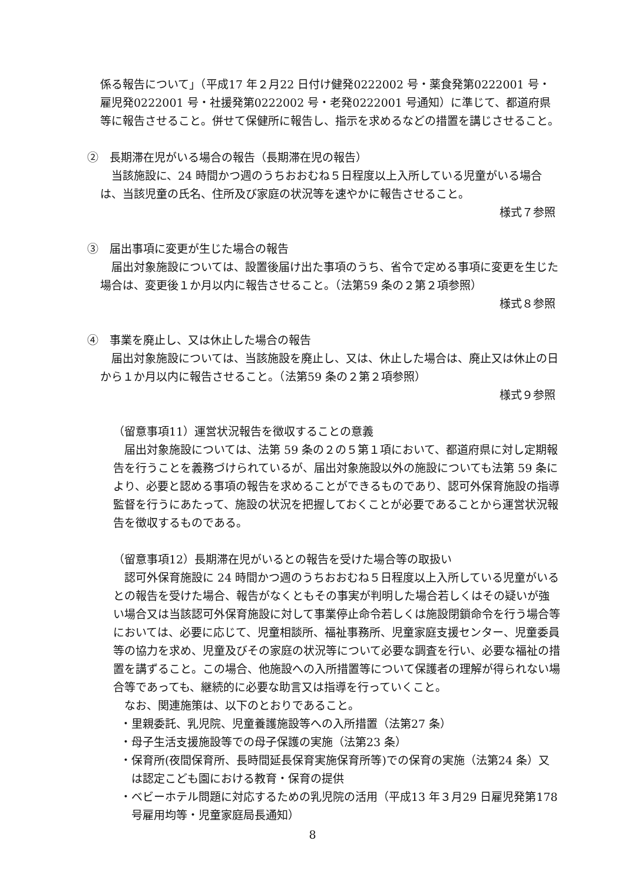係る報告について」（平成17 年２月22 日付け健発0222002 号・薬食発第0222001 号・雇児発0222001 号・社援発第0222002 号・老発0222001 号通知）に準じて、都道府県等に報告させること。併せて保健所に報告し、指示を求めるなどの措置を講じさせること。
②　長期滞在児がいる場合の報告（長期滞在児の報告）
当該施設に、24 時間かつ週のうちおおむね５日程度以上入所している児童がいる場合は、当該児童の氏名、住所及び家庭の状況等を速やかに報告させること。
様式７参照
③　届出事項に変更が生じた場合の報告
届出対象施設については、設置後届け出た事項のうち、省令で定める事項に変更を生じた場合は、変更後１か月以内に報告させること。（法第59 条の２第２項参照）
様式８参照
④　事業を廃止し、又は休止した場合の報告
届出対象施設については、当該施設を廃止し、又は、休止した場合は、廃止又は休止の日から１か月以内に報告させること。（法第59 条の２第２項参照）
様式９参照
（留意事項11）運営状況報告を徴収することの意義
届出対象施設については、法第 59 条の２の５第１項において、都道府県に対し定期報告を行うことを義務づけられているが、届出対象施設以外の施設についても法第 59 条により、必要と認める事項の報告を求めることができるものであり、認可外保育施設の指導監督を行うにあたって、施設の状況を把握しておくことが必要であることから運営状況報告を徴収するものである。
（留意事項12）長期滞在児がいるとの報告を受けた場合等の取扱い
認可外保育施設に 24 時間かつ週のうちおおむね５日程度以上入所している児童がいるとの報告を受けた場合、報告がなくともその事実が判明した場合若しくはその疑いが強い場合又は当該認可外保育施設に対して事業停止命令若しくは施設閉鎖命令を行う場合等においては、必要に応じて、児童相談所、福祉事務所、児童家庭支援センター、児童委員等の協力を求め、児童及びその家庭の状況等について必要な調査を行い、必要な福祉の措置を講ずること。この場合、他施設への入所措置等について保護者の理解が得られない場合等であっても、継続的に必要な助言又は指導を行っていくこと。
なお、関連施策は、以下のとおりであること。
・里親委託、乳児院、児童養護施設等への入所措置（法第27 条）
・母子生活支援施設等での母子保護の実施（法第23 条）
・保育所(夜間保育所、長時間延長保育実施保育所等)での保育の実施（法第24 条）又は認定こども園における教育・保育の提供
・ベビーホテル問題に対応するための乳児院の活用（平成13 年３月29 日雇児発第178 号雇用均等・児童家庭局長通知）
8